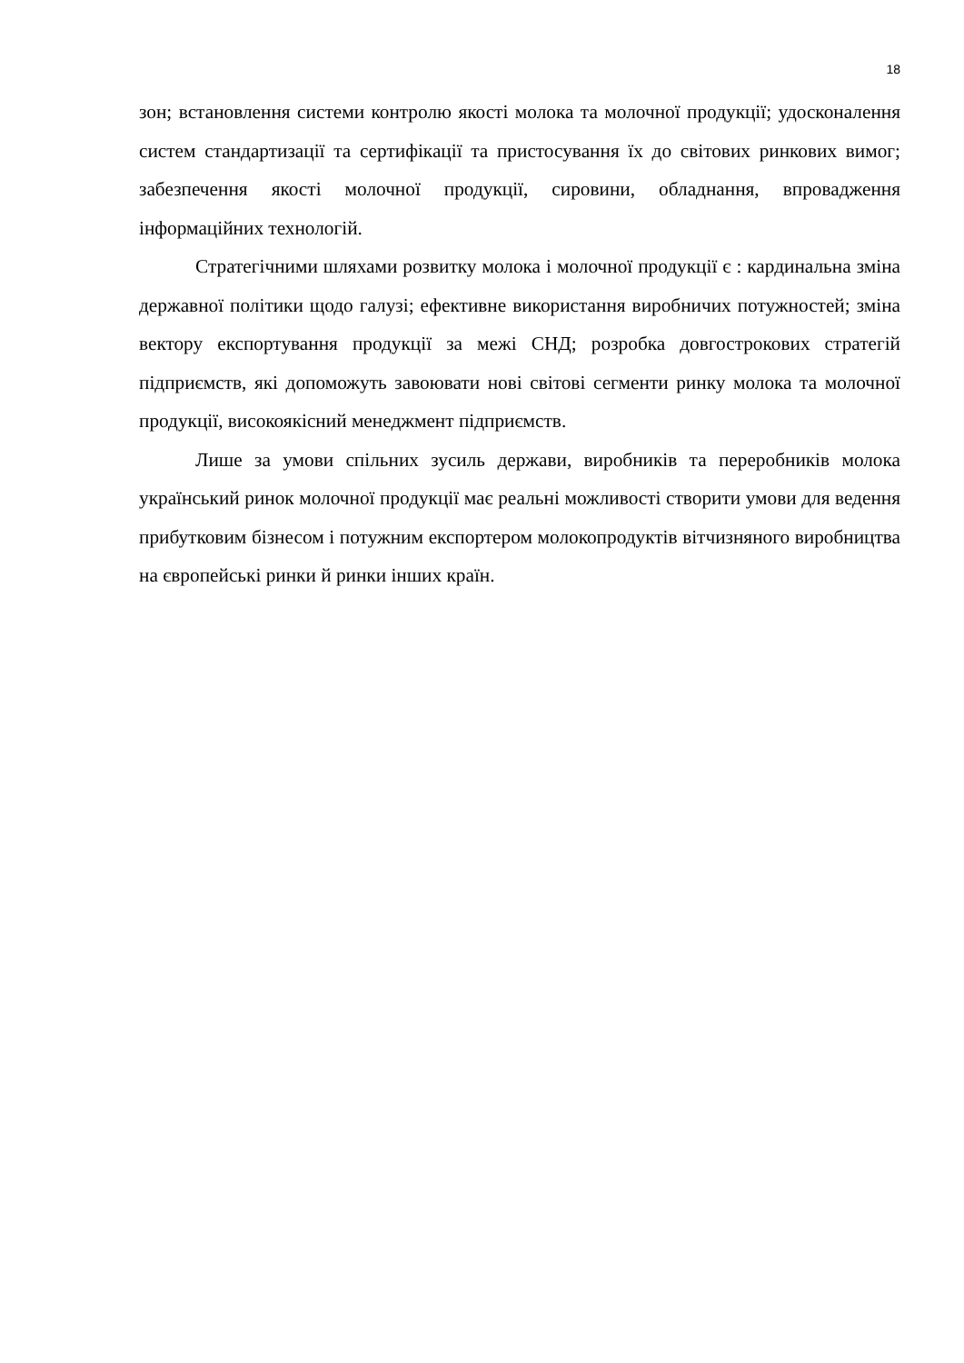18
зон; встановлення системи контролю якості молока та молочної продукції; удосконалення систем стандартизації та сертифікації та пристосування їх до світових ринкових вимог; забезпечення якості молочної продукції, сировини, обладнання, впровадження інформаційних технологій.
Стратегічними шляхами розвитку молока і молочної продукції є : кардинальна зміна державної політики щодо галузі; ефективне використання виробничих потужностей; зміна вектору експортування продукції за межі СНД; розробка довгострокових стратегій підприємств, які допоможуть завоювати нові світові сегменти ринку молока та молочної продукції, високоякісний менеджмент підприємств.
Лише за умови спільних зусиль держави, виробників та переробників молока український ринок молочної продукції має реальні можливості створити умови для ведення прибутковим бізнесом і потужним експортером молокопродуктів вітчизняного виробництва на європейські ринки й ринки інших країн.